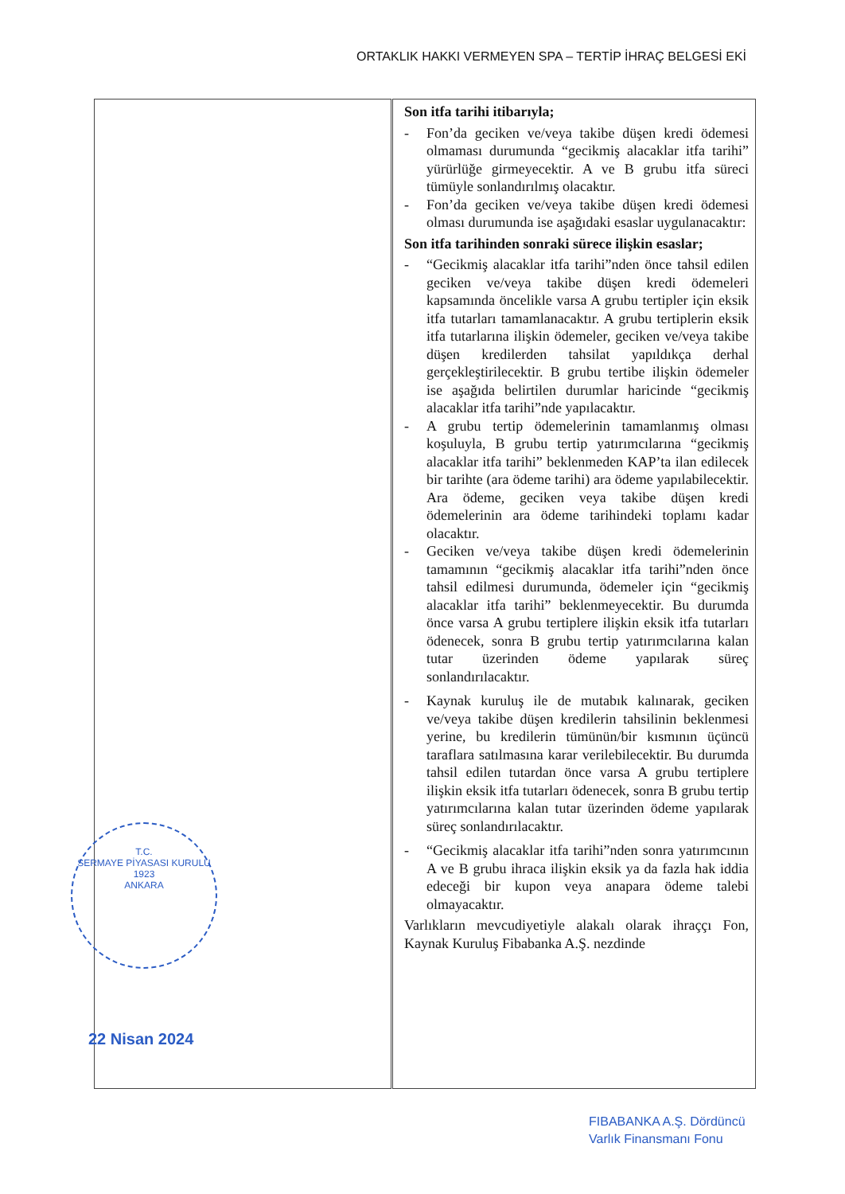ORTAKLIK HAKKI VERMEYEN SPA – TERTİP İHRAÇ BELGESİ EKİ
| T.C. SERMAYE PİYASASI KURULU 1923 ANKARA 22 Nisan 2024 | Son itfa tarihi itibarıyla; - Fon’da geciken ve/veya takibe düşen kredi ödemesi olmaması durumunda “gecikmiş alacaklar itfa tarihi” yürürlüğe girmeyecektir. A ve B grubu itfa süreci tümüyle sonlandırılmış olacaktır. - Fon’da geciken ve/veya takibe düşen kredi ödemesi olması durumunda ise aşağıdaki esaslar uygulanacaktır: Son itfa tarihinden sonraki sürece ilişkin esaslar; - “Gecikmiş alacaklar itfa tarihi”nden önce tahsil edilen geciken ve/veya takibe düşen kredi ödemeleri kapsamında öncelikle varsa A grubu tertipler için eksik itfa tutarları tamamlanacaktır. A grubu tertiplerin eksik itfa tutarlarına ilişkin ödemeler, geciken ve/veya takibe düşen kredilerden tahsilat yapıldıkça derhal gerçekleştirilecektir. B grubu tertibe ilişkin ödemeler ise aşağıda belirtilen durumlar haricinde “gecikmiş alacaklar itfa tarihi”nde yapılacaktır. - A grubu tertip ödemelerinin tamamlanmış olması koşuluyla, B grubu tertip yatırımcılarına “gecikmiş alacaklar itfa tarihi” beklenmeden KAP’ta ilan edilecek bir tarihte (ara ödeme tarihi) ara ödeme yapılabilecektir. Ara ödeme, geciken veya takibe düşen kredi ödemelerinin ara ödeme tarihindeki toplamı kadar olacaktır. - Geciken ve/veya takibe düşen kredi ödemelerinin tamamının “gecikmiş alacaklar itfa tarihi”nden önce tahsil edilmesi durumunda, ödemeler için “gecikmiş alacaklar itfa tarihi” beklenmeyecektir. Bu durumda önce varsa A grubu tertiplere ilişkin eksik itfa tutarları ödenecek, sonra B grubu tertip yatırımcılarına kalan tutar üzerinden ödeme yapılarak süreç sonlandırılacaktır. - Kaynak kuruluş ile de mutabık kalınarak, geciken ve/veya takibe düşen kredilerin tahsilinin beklenmesi yerine, bu kredilerin tümünün/bir kısmının üçüncü taraflara satılmasına karar verilebilecektir. Bu durumda tahsil edilen tutardan önce varsa A grubu tertiplere ilişkin eksik itfa tutarları ödenecek, sonra B grubu tertip yatırımcılarına kalan tutar üzerinden ödeme yapılarak süreç sonlandırılacaktır. - “Gecikmiş alacaklar itfa tarihi”nden sonra yatırımcının A ve B grubu ihraca ilişkin eksik ya da fazla hak iddia edeceği bir kupon veya anapara ödeme talebi olmayacaktır. Varlıkların mevcudiyetiyle alakalı olarak ihraççı Fon, Kaynak Kuruluş Fibabanka A.Ş. nezdinde |
FIBABANKA A.Ş. Dördüncü
Varlık Finansmanı Fonu